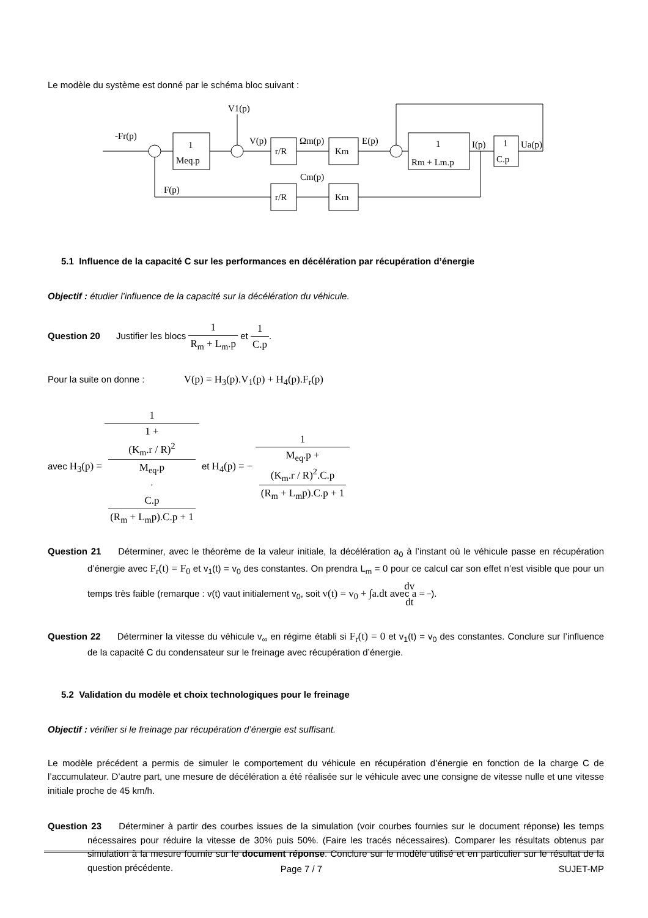Le modèle du système est donné par le schéma bloc suivant :
-Fr(p)
V1(p)
V(p)
Ωm(p)
E(p)
I(p)
Ua(p)
1
Meq.p
r/R
Km
1
Rm + Lm.p
1
C.p
Cm(p)
F(p)
r/R
Km
5.1 Influence de la capacité C sur les performances en décélération par récupération d’énergie
Objectif : étudier l’influence de la capacité sur la décélération du véhicule.
Question 20 Justifier les blocs 1 R<sub>m</sub> + L<sub>m</sub>.p et 1 C.p.
Pour la suite on donne : V(p) = H<sub>3</sub>(p).V<sub>1</sub>(p) + H<sub>4</sub>(p).F<sub>r</sub>(p)
avec H<sub>3</sub>(p) = 1 1 +
(K<sub>m</sub>.r / R)<sup>2</sup>
M<sub>eq</sub>.p
·
C.p
(R<sub>m</sub> + L<sub>m</sub>p).C.p + 1 et H<sub>4</sub>(p) = − 1 M<sub>eq</sub>.p +
(K<sub>m</sub>.r / R)<sup>2</sup>.C.p
(R<sub>m</sub> + L<sub>m</sub>p).C.p + 1
Question 21 Déterminer, avec le théorème de la valeur initiale, la décélération a<sub>0</sub> à l’instant où le véhicule passe en récupération d’énergie avec F<sub>r</sub>(t) = F<sub>0</sub> et v<sub>1</sub>(t) = v<sub>0</sub> des constantes. On prendra L<sub>m</sub> = 0 pour ce calcul car son effet n’est visible que pour un temps très faible (remarque : v(t) vaut initialement v<sub>0</sub>, soit v(t) = v<sub>0</sub> + ∫a.dt avec a = dv dt).
Question 22 Déterminer la vitesse du véhicule v<sub>∞</sub> en régime établi si F<sub>r</sub>(t) = 0 et v<sub>1</sub>(t) = v<sub>0</sub> des constantes. Conclure sur l’influence de la capacité C du condensateur sur le freinage avec récupération d’énergie.
5.2 Validation du modèle et choix technologiques pour le freinage
Objectif : vérifier si le freinage par récupération d’énergie est suffisant.
Le modèle précédent a permis de simuler le comportement du véhicule en récupération d’énergie en fonction de la charge C de l’accumulateur. D’autre part, une mesure de décélération a été réalisée sur le véhicule avec une consigne de vitesse nulle et une vitesse initiale proche de 45 km/h.
Question 23 Déterminer à partir des courbes issues de la simulation (voir courbes fournies sur le document réponse) les temps nécessaires pour réduire la vitesse de 30% puis 50%. (Faire les tracés nécessaires). Comparer les résultats obtenus par simulation à la mesure fournie sur le document réponse. Conclure sur le modèle utilisé et en particulier sur le résultat de la question précédente.
Page 7 / 7 SUJET-MP